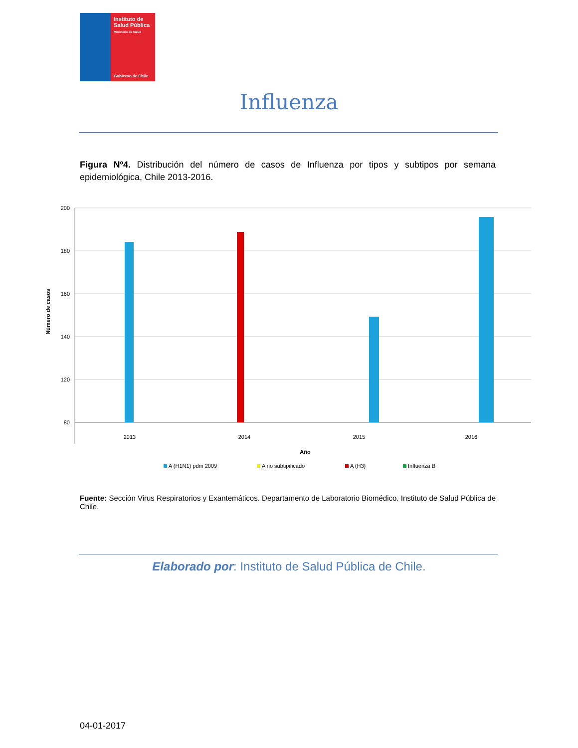Instituto de
Salud Pública
Ministerio de Salud
Gobierno de Chile
Influenza
Figura Nº4. Distribución del número de casos de Influenza por tipos y subtipos por semana epidemiológica, Chile 2013-2016.
200
180
160
140
120
80
Número de casos
2013
2014
2015
2016
Año
A (H1N1) pdm 2009
A no subtipificado
A (H3)
Influenza B
Fuente: Sección Virus Respiratorios y Exantemáticos. Departamento de Laboratorio Biomédico. Instituto de Salud Pública de Chile.
Elaborado por: Instituto de Salud Pública de Chile.
04-01-2017